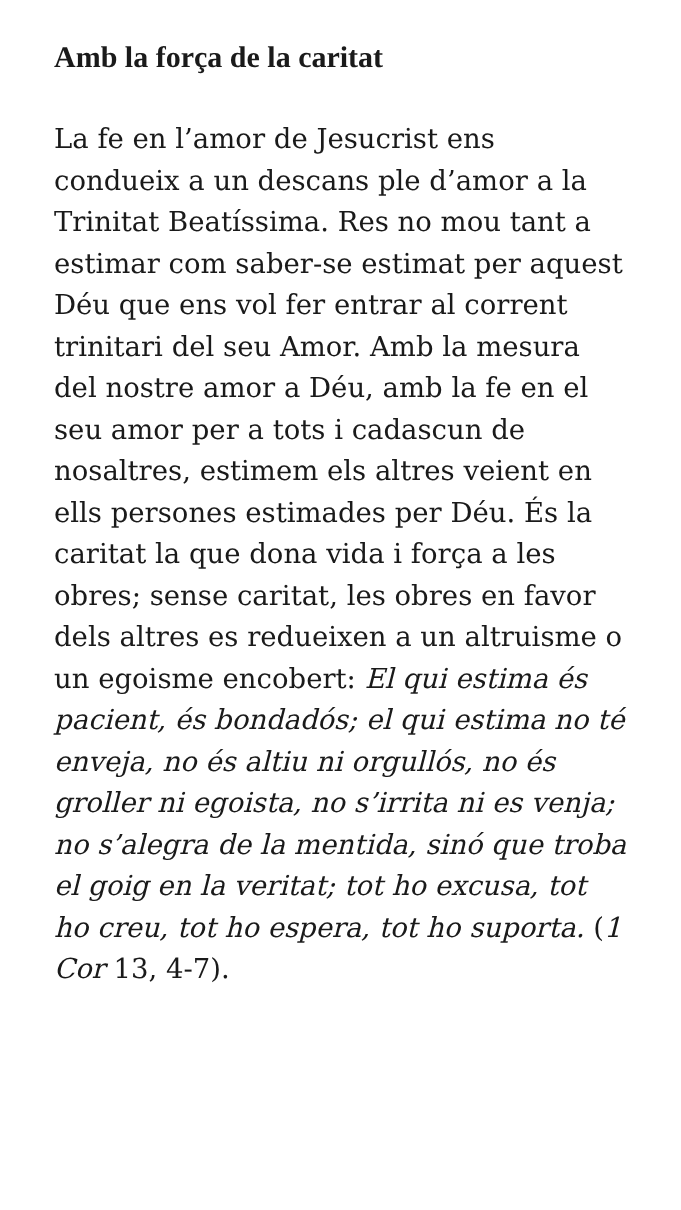Amb la força de la caritat
La fe en l’amor de Jesucrist ens condueix a un descans ple d’amor a la Trinitat Beatíssima. Res no mou tant a estimar com saber-se estimat per aquest Déu que ens vol fer entrar al corrent trinitari del seu Amor. Amb la mesura del nostre amor a Déu, amb la fe en el seu amor per a tots i cadascun de nosaltres, estimem els altres veient en ells persones estimades per Déu. És la caritat la que dona vida i força a les obres; sense caritat, les obres en favor dels altres es redueixen a un altruisme o un egoisme encobert: El qui estima és pacient, és bondadós; el qui estima no té enveja, no és altiu ni orgullós, no és groller ni egoista, no s’irrita ni es venja; no s’alegra de la mentida, sinó que troba el goig en la veritat; tot ho excusa, tot ho creu, tot ho espera, tot ho suporta. (1 Cor 13, 4-7).